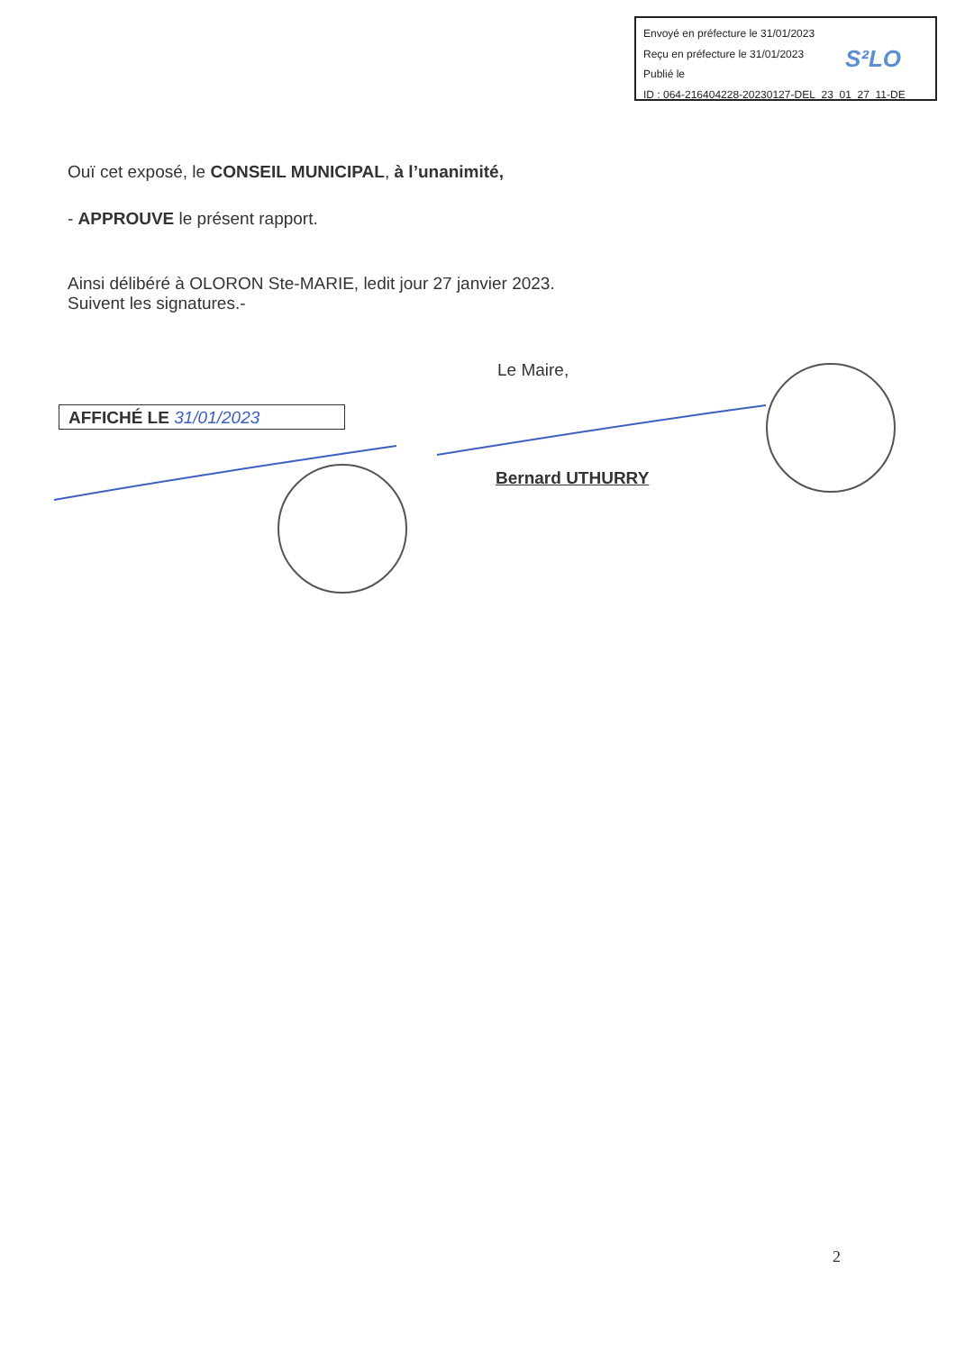Envoyé en préfecture le 31/01/2023
Reçu en préfecture le 31/01/2023
Publié le
ID : 064-216404228-20230127-DEL_23_01_27_11-DE
S²LO
Ouï cet exposé, le CONSEIL MUNICIPAL, à l’unanimité,
- APPROUVE le présent rapport.
Ainsi délibéré à OLORON Ste-MARIE, ledit jour 27 janvier 2023.
Suivent les signatures.-
Le Maire,
AFFICHÉ LE 31/01/2023
Bernard UTHURRY
2